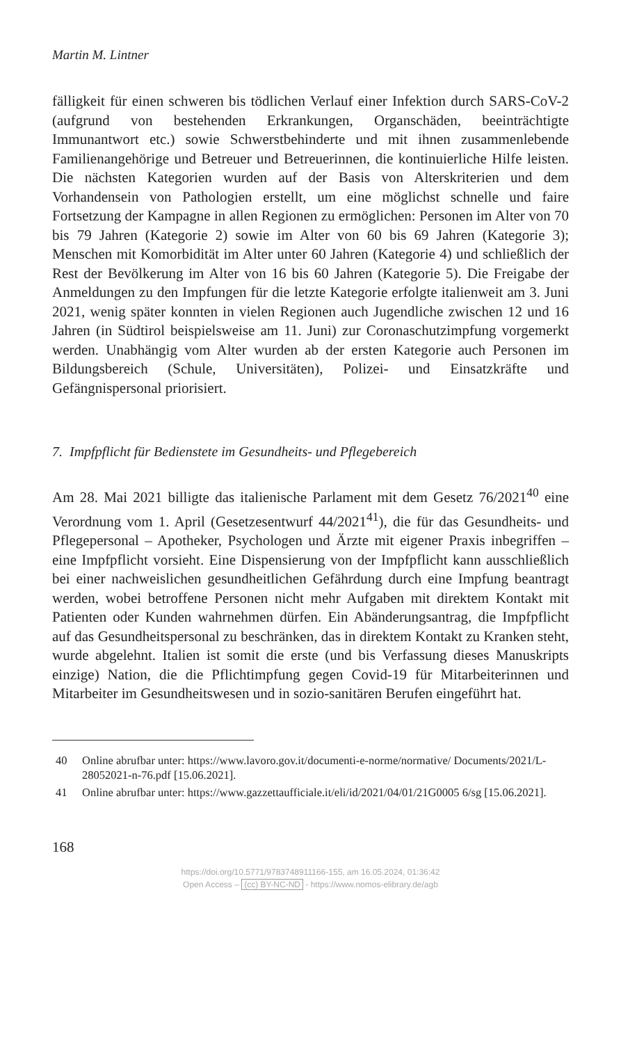Martin M. Lintner
fälligkeit für einen schweren bis tödlichen Verlauf einer Infektion durch SARS-CoV-2 (aufgrund von bestehenden Erkrankungen, Organschäden, beeinträchtigte Immunantwort etc.) sowie Schwerstbehinderte und mit ihnen zusammenlebende Familienangehörige und Betreuer und Betreuerinnen, die kontinuierliche Hilfe leisten. Die nächsten Kategorien wurden auf der Basis von Alterskriterien und dem Vorhandensein von Pathologien erstellt, um eine möglichst schnelle und faire Fortsetzung der Kampagne in allen Regionen zu ermöglichen: Personen im Alter von 70 bis 79 Jahren (Kategorie 2) sowie im Alter von 60 bis 69 Jahren (Kategorie 3); Menschen mit Komorbidität im Alter unter 60 Jahren (Kategorie 4) und schließlich der Rest der Bevölkerung im Alter von 16 bis 60 Jahren (Kategorie 5). Die Freigabe der Anmeldungen zu den Impfungen für die letzte Kategorie erfolgte italienweit am 3. Juni 2021, wenig später konnten in vielen Regionen auch Jugendliche zwischen 12 und 16 Jahren (in Südtirol beispielsweise am 11. Juni) zur Coronaschutzimpfung vorgemerkt werden. Unabhängig vom Alter wurden ab der ersten Kategorie auch Personen im Bildungsbereich (Schule, Universitäten), Polizei- und Einsatzkräfte und Gefängnispersonal priorisiert.
7. Impfpflicht für Bedienstete im Gesundheits- und Pflegebereich
Am 28. Mai 2021 billigte das italienische Parlament mit dem Gesetz 76/2021<sup>40</sup> eine Verordnung vom 1. April (Gesetzesentwurf 44/2021<sup>41</sup>), die für das Gesundheits- und Pflegepersonal – Apotheker, Psychologen und Ärzte mit eigener Praxis inbegriffen – eine Impfpflicht vorsieht. Eine Dispensierung von der Impfpflicht kann ausschließlich bei einer nachweislichen gesundheitlichen Gefährdung durch eine Impfung beantragt werden, wobei betroffene Personen nicht mehr Aufgaben mit direktem Kontakt mit Patienten oder Kunden wahrnehmen dürfen. Ein Abänderungsantrag, die Impfpflicht auf das Gesundheitspersonal zu beschränken, das in direktem Kontakt zu Kranken steht, wurde abgelehnt. Italien ist somit die erste (und bis Verfassung dieses Manuskripts einzige) Nation, die die Pflichtimpfung gegen Covid-19 für Mitarbeiterinnen und Mitarbeiter im Gesundheitswesen und in sozio-sanitären Berufen eingeführt hat.
40 Online abrufbar unter: https://www.lavoro.gov.it/documenti-e-norme/normative/ Documents/2021/L-28052021-n-76.pdf [15.06.2021].
41 Online abrufbar unter: https://www.gazzettaufficiale.it/eli/id/2021/04/01/21G0005 6/sg [15.06.2021].
168
https://doi.org/10.5771/9783748911166-155, am 16.05.2024, 01:36:42
Open Access – (cc) BY-NC-ND - https://www.nomos-elibrary.de/agb